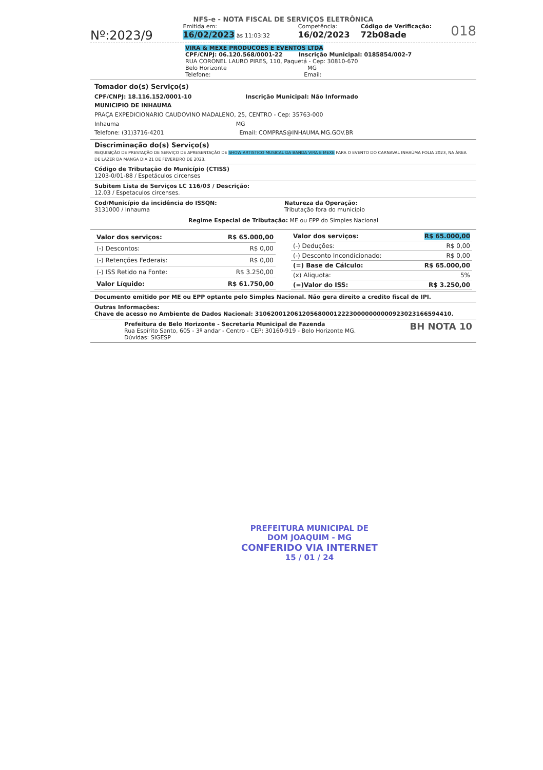NFS-e - NOTA FISCAL DE SERVIÇOS ELETRÔNICA
Nº:2023/9
Emitida em:
16/02/2023 às 11:03:32
Competência:
16/02/2023
Código de Verificação:
72b08ade
018
VIRA & MEXE PRODUCOES E EVENTOS LTDA
CPF/CNPJ: 06.120.568/0001-22 Inscrição Municipal: 0185854/002-7
RUA CORONEL LAURO PIRES, 110, Paquetá - Cep: 30810-670
Belo Horizonte MG
Telefone: Email:
Tomador do(s) Serviço(s)
CPF/CNPJ: 18.116.152/0001-10 Inscrição Municipal: Não Informado
MUNICIPIO DE INHAUMA
PRAÇA EXPEDICIONARIO CAUDOVINO MADALENO, 25, CENTRO - Cep: 35763-000
Inhauma MG
Telefone: (31)3716-4201 Email: COMPRAS@INHAUMA.MG.GOV.BR
Discriminação do(s) Serviço(s)
REQUISIÇÃO DE PRESTAÇÃO DE SERVIÇO DE APRESENTAÇÃO DE SHOW ARTISTICO MUSICAL DA BANDA VIRA E MEXE PARA O EVENTO DO CARNAVAL INHAÚMA FOLIA 2023, NA ÁREA DE LAZER DA MANGA DIA 21 DE FEVEREIRO DE 2023.
Código de Tributação do Município (CTISS)
1203-0/01-88 / Espetáculos circenses
Subitem Lista de Serviços LC 116/03 / Descrição:
12.03 / Espetaculos circenses.
Cod/Município da incidência do ISSQN:
3131000 / Inhauma
Natureza da Operação:
Tributação fora do município
Regime Especial de Tributação: ME ou EPP do Simples Nacional
| Valor dos serviços: | R$ 65.000,00 |
| (-) Descontos: | R$ 0,00 |
| (-) Retenções Federais: | R$ 0,00 |
| (-) ISS Retido na Fonte: | R$ 3.250,00 |
| Valor Líquido: | R$ 61.750,00 |
| Valor dos serviços: | R$ 65.000,00 |
| (-) Deduções: | R$ 0,00 |
| (-) Desconto Incondicionado: | R$ 0,00 |
| (=) Base de Cálculo: | R$ 65.000,00 |
| (x) Aliquota: | 5% |
| (=)Valor do ISS: | R$ 3.250,00 |
Documento emitido por ME ou EPP optante pelo Simples Nacional. Não gera direito a credito fiscal de IPI.
Outras Informações:
Chave de acesso no Ambiente de Dados Nacional: 31062001206120568000122230000000000923023166594410.
Prefeitura de Belo Horizonte - Secretaria Municipal de Fazenda
Rua Espírito Santo, 605 - 3º andar - Centro - CEP: 30160-919 - Belo Horizonte MG.
Dúvidas: SIGESP
BH NOTA 10
PREFEITURA MUNICIPAL DE
DOM JOAQUIM - MG
CONFERIDO VIA INTERNET
15 / 01 / 24